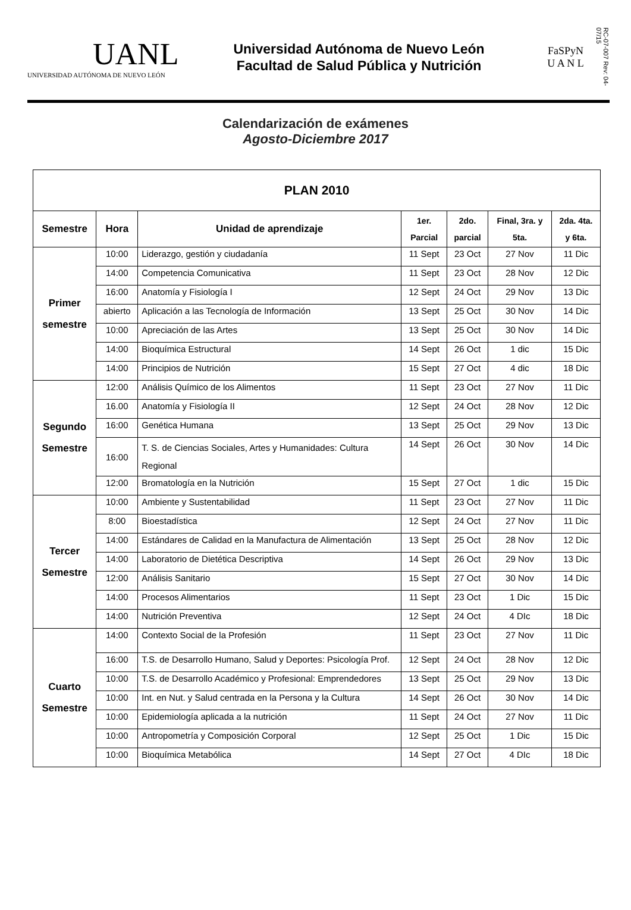UANL
UNIVERSIDAD AUTÓNOMA DE NUEVO LEÓN
Universidad Autónoma de Nuevo León
Facultad de Salud Pública y Nutrición
FaSPyN
U A N L
RC-07-007 Rev: 04-07/15
Calendarización de exámenes
Agosto-Diciembre 2017
| PLAN 2010 | | | | | | |
| --- | --- | --- | --- | --- | --- | --- |
| Semestre | Hora | Unidad de aprendizaje | 1er. Parcial | 2do. parcial | Final, 3ra. y 5ta. | 2da. 4ta. y 6ta. |
| Primer semestre | 10:00 | Liderazgo, gestión y ciudadanía | 11 Sept | 23 Oct | 27 Nov | 11 Dic |
| | 14:00 | Competencia Comunicativa | 11 Sept | 23 Oct | 28 Nov | 12 Dic |
| | 16:00 | Anatomía y Fisiología I | 12 Sept | 24 Oct | 29 Nov | 13 Dic |
| | abierto | Aplicación a las Tecnología de Información | 13 Sept | 25 Oct | 30 Nov | 14 Dic |
| | 10:00 | Apreciación de las Artes | 13 Sept | 25 Oct | 30 Nov | 14 Dic |
| | 14:00 | Bioquímica Estructural | 14 Sept | 26 Oct | 1 dic | 15 Dic |
| | 14:00 | Principios de Nutrición | 15 Sept | 27 Oct | 4 dic | 18 Dic |
| Segundo Semestre | 12:00 | Análisis Químico de los Alimentos | 11 Sept | 23 Oct | 27 Nov | 11 Dic |
| | 16.00 | Anatomía y Fisiología II | 12 Sept | 24 Oct | 28 Nov | 12 Dic |
| | 16:00 | Genética Humana | 13 Sept | 25 Oct | 29 Nov | 13 Dic |
| | 16:00 | T. S. de Ciencias Sociales, Artes y Humanidades: Cultura Regional | 14 Sept | 26 Oct | 30 Nov | 14 Dic |
| | 12:00 | Bromatología en la Nutrición | 15 Sept | 27 Oct | 1 dic | 15 Dic |
| Tercer Semestre | 10:00 | Ambiente y Sustentabilidad | 11 Sept | 23 Oct | 27 Nov | 11 Dic |
| | 8:00 | Bioestadística | 12 Sept | 24 Oct | 27 Nov | 11 Dic |
| | 14:00 | Estándares de Calidad en la Manufactura de Alimentación | 13 Sept | 25 Oct | 28 Nov | 12 Dic |
| | 14:00 | Laboratorio de Dietética Descriptiva | 14 Sept | 26 Oct | 29 Nov | 13 Dic |
| | 12:00 | Análisis Sanitario | 15 Sept | 27 Oct | 30 Nov | 14 Dic |
| | 14:00 | Procesos Alimentarios | 11 Sept | 23 Oct | 1 Dic | 15 Dic |
| | 14:00 | Nutrición Preventiva | 12 Sept | 24 Oct | 4 DIc | 18 Dic |
| Cuarto Semestre | 14:00 | Contexto Social de la Profesión | 11 Sept | 23 Oct | 27 Nov | 11 Dic |
| | 16:00 | T.S. de Desarrollo Humano, Salud y Deportes: Psicología Prof. | 12 Sept | 24 Oct | 28 Nov | 12 Dic |
| | 10:00 | T.S. de Desarrollo Académico y Profesional: Emprendedores | 13 Sept | 25 Oct | 29 Nov | 13 Dic |
| | 10:00 | Int. en Nut. y Salud centrada en la Persona y la Cultura | 14 Sept | 26 Oct | 30 Nov | 14 Dic |
| | 10:00 | Epidemiología aplicada a la nutrición | 11 Sept | 24 Oct | 27 Nov | 11 Dic |
| | 10:00 | Antropometría y Composición Corporal | 12 Sept | 25 Oct | 1 Dic | 15 Dic |
| | 10:00 | Bioquímica Metabólica | 14 Sept | 27 Oct | 4 DIc | 18 Dic |